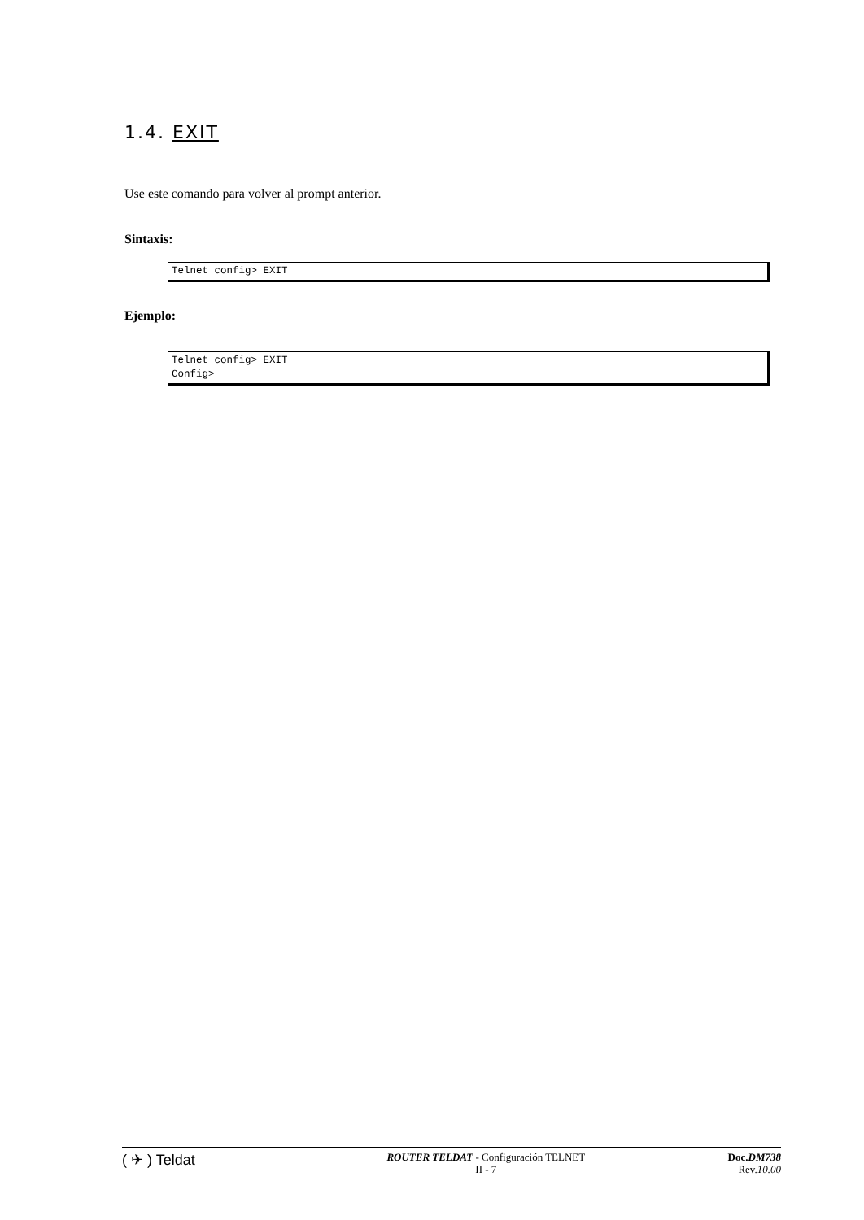1.4. EXIT
Use este comando para volver al prompt anterior.
Sintaxis:
Telnet config> EXIT
Ejemplo:
Telnet config> EXIT Config>
( ✈ ) Teldat
ROUTER TELDAT - Configuración TELNET
II - 7
Doc.DM738
Rev.10.00